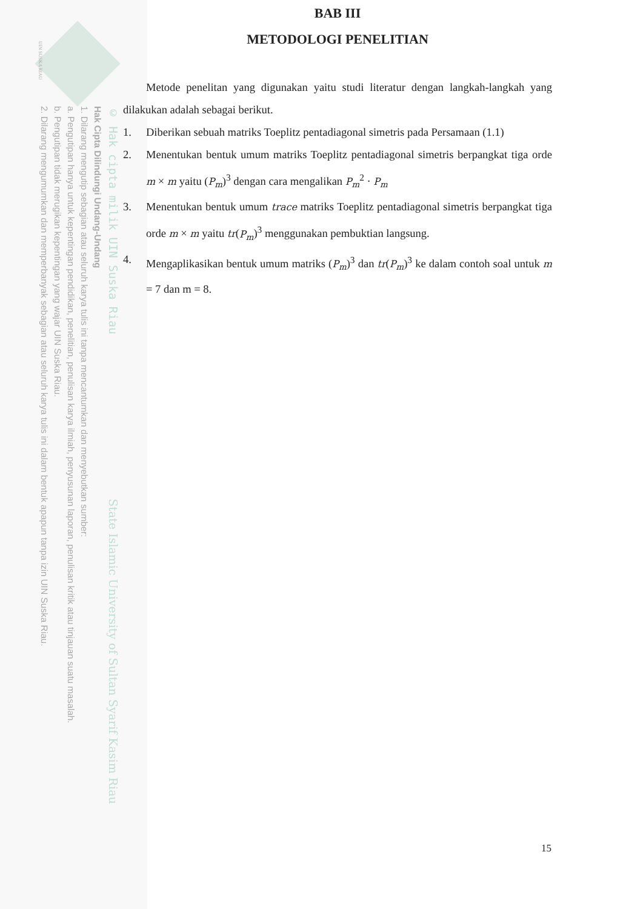UIN SUSKA RIAU
© Hak cipta milik UIN Suska Riau State Islamic University of Sultan Syarif Kasim Riau
Hak Cipta Dilindungi Undang-Undang
1. Dilarang mengutip sebagian atau seluruh karya tulis ini tanpa mencantumkan dan menyebutkan sumber:
a. Pengutipan hanya untuk kepentingan pendidikan, penelitian, penulisan karya ilmiah, penyusunan laporan, penulisan kritik atau tinjauan suatu masalah.
b. Pengutipan tidak merugikan kepentingan yang wajar UIN Suska Riau.
2. Dilarang mengumumkan dan memperbanyak sebagian atau seluruh karya tulis ini dalam bentuk apapun tanpa izin UIN Suska Riau.
BAB III
METODOLOGI PENELITIAN
Metode penelitan yang digunakan yaitu studi literatur dengan langkah-langkah yang dilakukan adalah sebagai berikut.
1. Diberikan sebuah matriks Toeplitz pentadiagonal simetris pada Persamaan (1.1)
2. Menentukan bentuk umum matriks Toeplitz pentadiagonal simetris berpangkat tiga orde m × m yaitu (P<sub>m</sub>)<sup>3</sup> dengan cara mengalikan P<sub>m</sub><sup>2</sup> · P<sub>m</sub>
3. Menentukan bentuk umum trace matriks Toeplitz pentadiagonal simetris berpangkat tiga orde m × m yaitu tr(P<sub>m</sub>)<sup>3</sup> menggunakan pembuktian langsung.
4. Mengaplikasikan bentuk umum matriks (P<sub>m</sub>)<sup>3</sup> dan tr(P<sub>m</sub>)<sup>3</sup> ke dalam contoh soal untuk m = 7 dan m = 8.
15